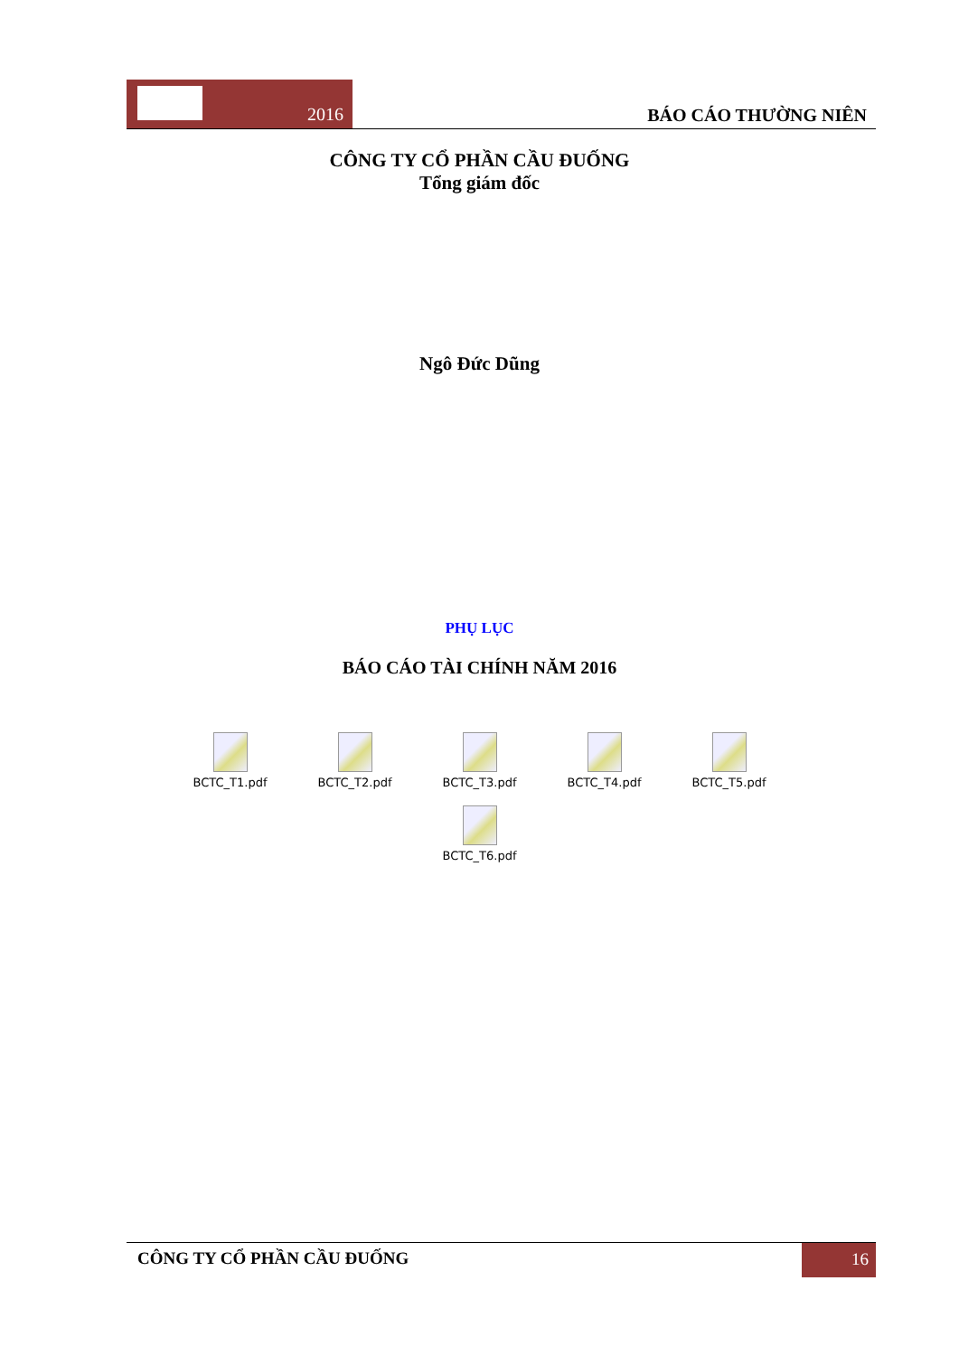2016
BÁO CÁO THƯỜNG NIÊN
CÔNG TY CỔ PHẦN CẦU ĐUỐNG
Tổng giám đốc
Ngô Đức Dũng
PHỤ LỤC
BÁO CÁO TÀI CHÍNH NĂM 2016
BCTC_T1.pdf
BCTC_T2.pdf
BCTC_T3.pdf
BCTC_T4.pdf
BCTC_T5.pdf
BCTC_T6.pdf
CÔNG TY CỔ PHẦN CẦU ĐUỐNG
16